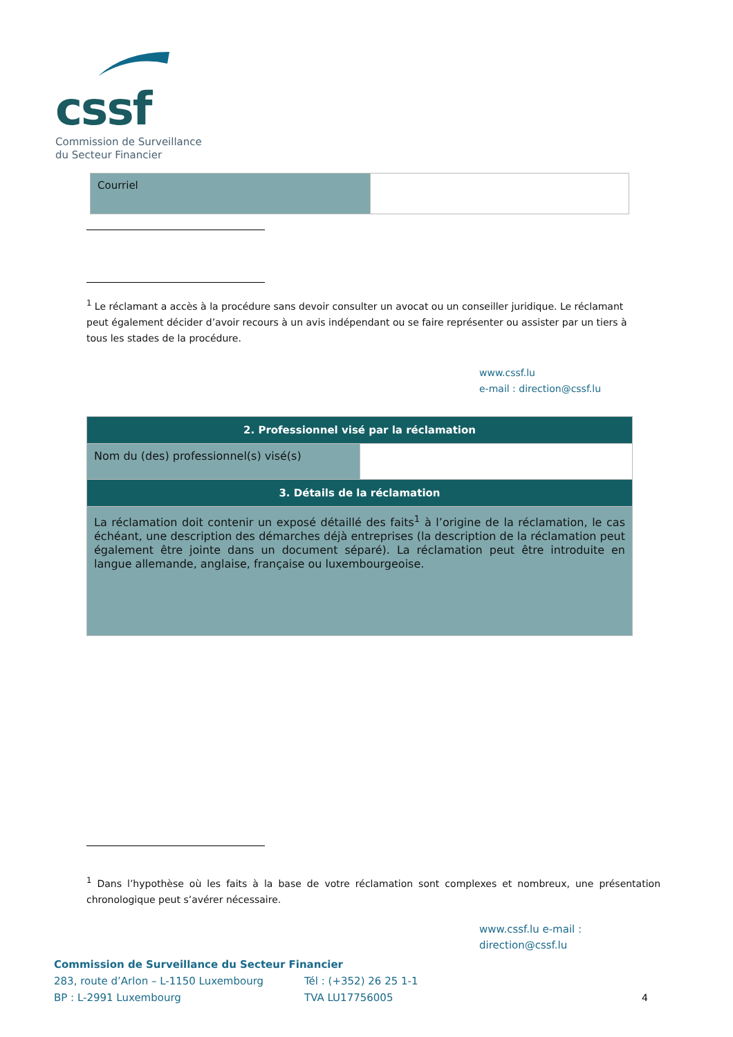cssf
Commission de Surveillance
du Secteur Financier
| Courriel | |
<sup>1</sup> Le réclamant a accès à la procédure sans devoir consulter un avocat ou un conseiller juridique. Le réclamant peut également décider d’avoir recours à un avis indépendant ou se faire représenter ou assister par un tiers à tous les stades de la procédure.
www.cssf.lu
e-mail : direction@cssf.lu
| 2. Professionnel visé par la réclamation | |
| --- | --- |
| Nom du (des) professionnel(s) visé(s) | |
| 3. Détails de la réclamation | |
| La réclamation doit contenir un exposé détaillé des faits<sup>1</sup> à l’origine de la réclamation, le cas échéant, une description des démarches déjà entreprises (la description de la réclamation peut également être jointe dans un document séparé). La réclamation peut être introduite en langue allemande, anglaise, française ou luxembourgeoise. | |
<sup>1</sup> Dans l’hypothèse où les faits à la base de votre réclamation sont complexes et nombreux, une présentation chronologique peut s’avérer nécessaire.
www.cssf.lu e-mail : direction@cssf.lu
Commission de Surveillance du Secteur Financier
283, route d’Arlon – L-1150 Luxembourg Tél : (+352) 26 25 1-1
BP : L-2991 Luxembourg TVA LU17756005 4